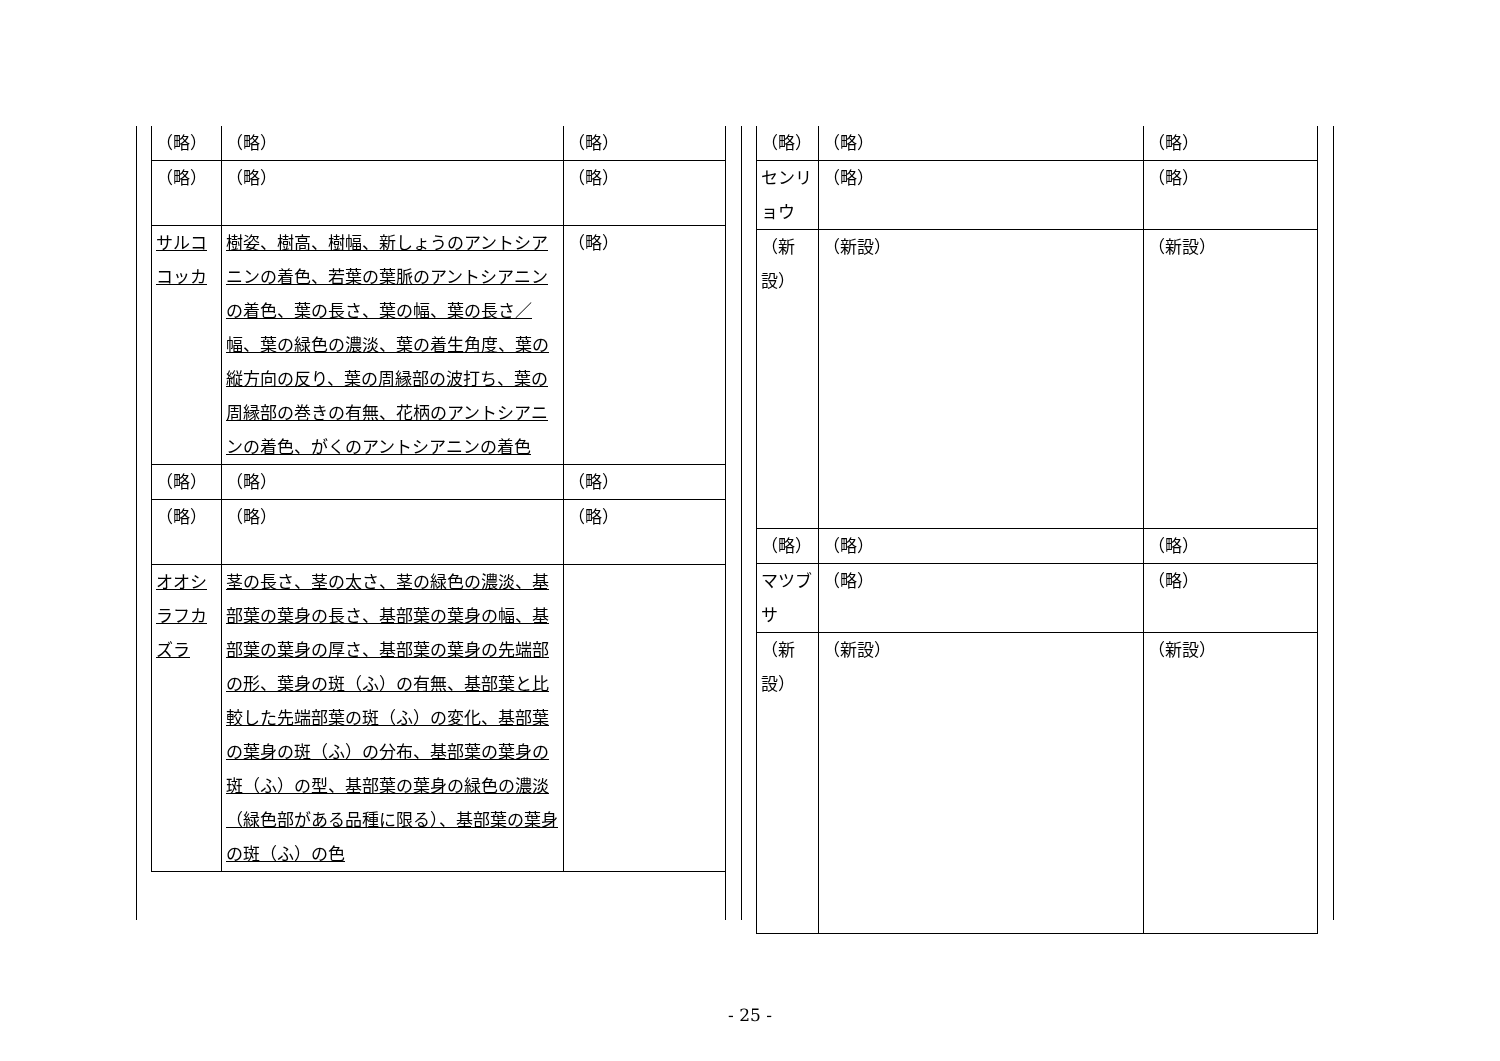| （略） | （略） | （略） |
| （略） | （略） | （略） |
| サルココッカ | 樹姿、樹高、樹幅、新しょうのアントシアニンの着色、若葉の葉脈のアントシアニンの着色、葉の長さ、葉の幅、葉の長さ／幅、葉の緑色の濃淡、葉の着生角度、葉の縦方向の反り、葉の周縁部の波打ち、葉の周縁部の巻きの有無、花柄のアントシアニンの着色、がくのアントシアニンの着色 | （略） |
| （略） | （略） | （略） |
| （略） | （略） | （略） |
| オオシラフカズラ | 茎の長さ、茎の太さ、茎の緑色の濃淡、基部葉の葉身の長さ、基部葉の葉身の幅、基部葉の葉身の厚さ、基部葉の葉身の先端部の形、葉身の斑（ふ）の有無、基部葉と比較した先端部葉の斑（ふ）の変化、基部葉の葉身の斑（ふ）の分布、基部葉の葉身の斑（ふ）の型、基部葉の葉身の緑色の濃淡（緑色部がある品種に限る）、基部葉の葉身の斑（ふ）の色 | |
| （略） | （略） | （略） |
| センリョウ | （略） | （略） |
| （新設） | （新設） | （新設） |
| （略） | （略） | （略） |
| マツブサ | （略） | （略） |
| （新設） | （新設） | （新設） |
- 25 -